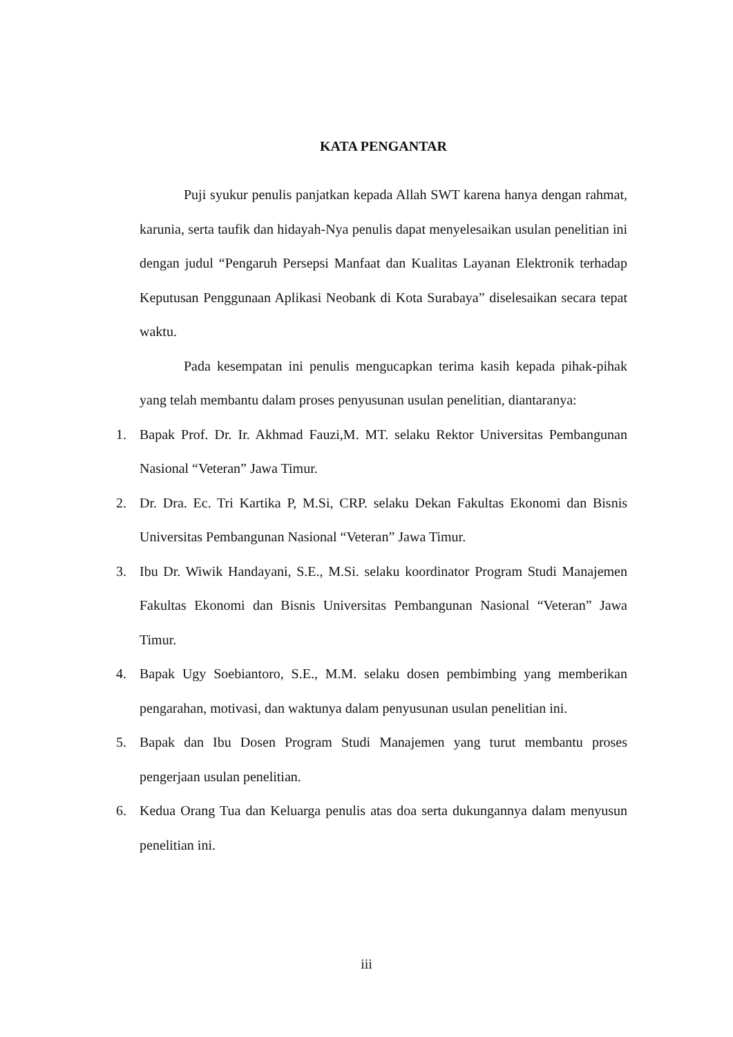KATA PENGANTAR
Puji syukur penulis panjatkan kepada Allah SWT karena hanya dengan rahmat, karunia, serta taufik dan hidayah-Nya penulis dapat menyelesaikan usulan penelitian ini dengan judul “Pengaruh Persepsi Manfaat dan Kualitas Layanan Elektronik terhadap Keputusan Penggunaan Aplikasi Neobank di Kota Surabaya” diselesaikan secara tepat waktu.
Pada kesempatan ini penulis mengucapkan terima kasih kepada pihak-pihak yang telah membantu dalam proses penyusunan usulan penelitian, diantaranya:
1. Bapak Prof. Dr. Ir. Akhmad Fauzi,M. MT. selaku Rektor Universitas Pembangunan Nasional “Veteran” Jawa Timur.
2. Dr. Dra. Ec. Tri Kartika P, M.Si, CRP. selaku Dekan Fakultas Ekonomi dan Bisnis Universitas Pembangunan Nasional “Veteran” Jawa Timur.
3. Ibu Dr. Wiwik Handayani, S.E., M.Si. selaku koordinator Program Studi Manajemen Fakultas Ekonomi dan Bisnis Universitas Pembangunan Nasional “Veteran” Jawa Timur.
4. Bapak Ugy Soebiantoro, S.E., M.M. selaku dosen pembimbing yang memberikan pengarahan, motivasi, dan waktunya dalam penyusunan usulan penelitian ini.
5. Bapak dan Ibu Dosen Program Studi Manajemen yang turut membantu proses pengerjaan usulan penelitian.
6. Kedua Orang Tua dan Keluarga penulis atas doa serta dukungannya dalam menyusun penelitian ini.
iii